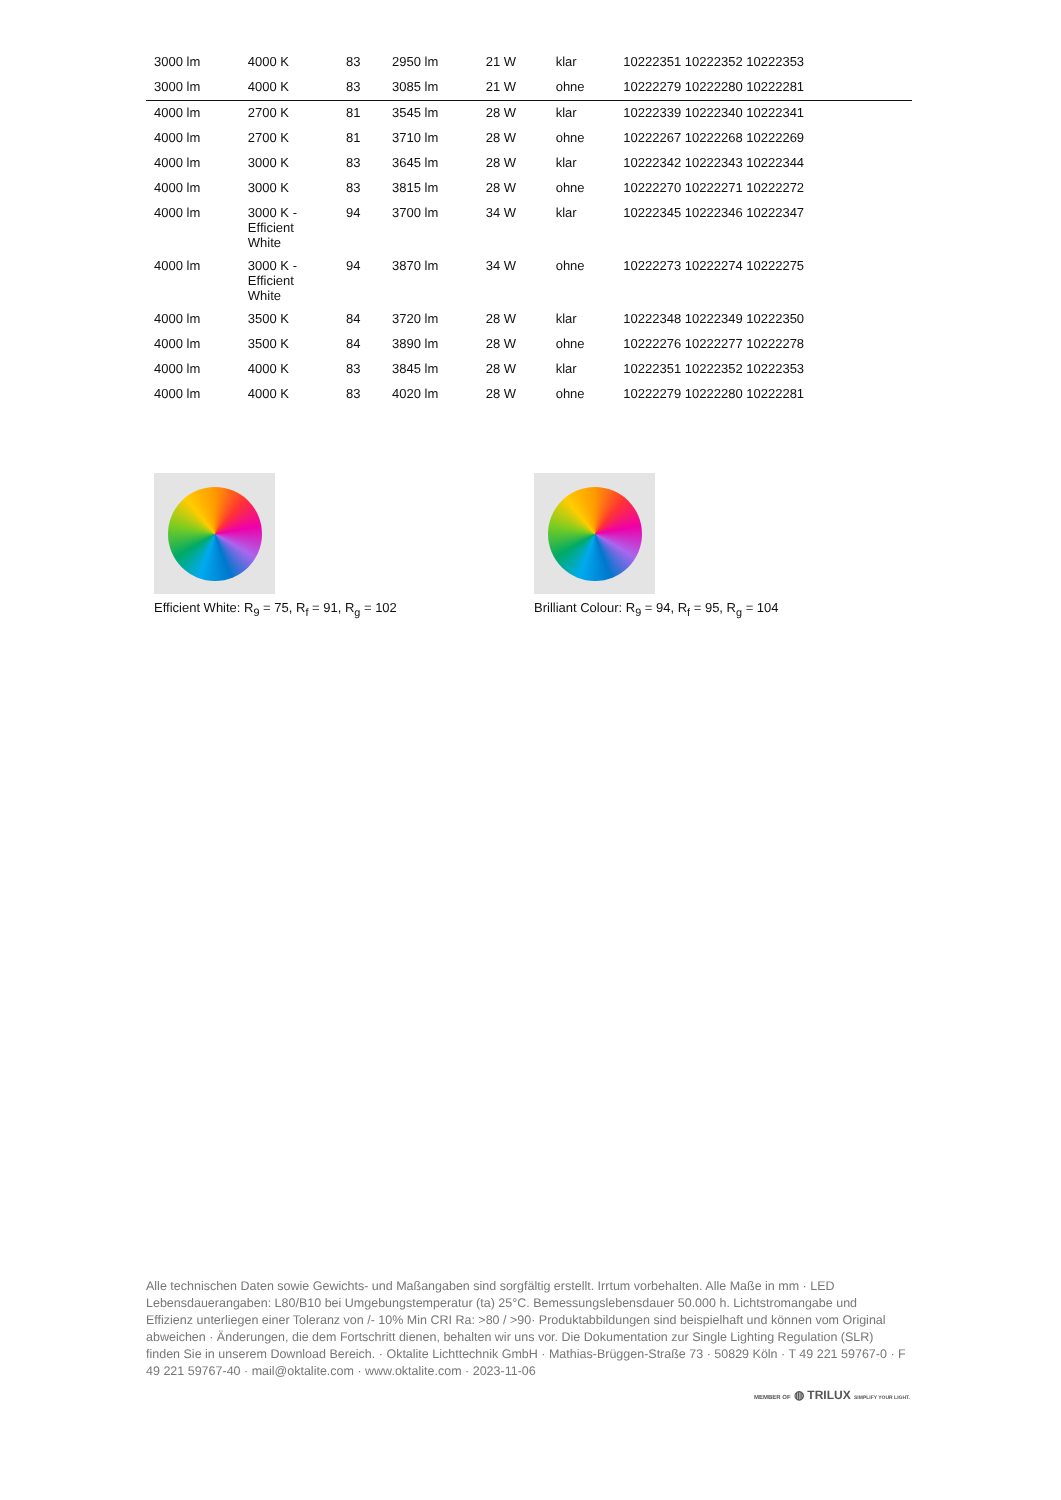| 3000 lm | 4000 K | 83 | 2950 lm | 21 W | klar | 10222351 10222352 10222353 |
| 3000 lm | 4000 K | 83 | 3085 lm | 21 W | ohne | 10222279 10222280 10222281 |
| 4000 lm | 2700 K | 81 | 3545 lm | 28 W | klar | 10222339 10222340 10222341 |
| 4000 lm | 2700 K | 81 | 3710 lm | 28 W | ohne | 10222267 10222268 10222269 |
| 4000 lm | 3000 K | 83 | 3645 lm | 28 W | klar | 10222342 10222343 10222344 |
| 4000 lm | 3000 K | 83 | 3815 lm | 28 W | ohne | 10222270 10222271 10222272 |
| 4000 lm | 3000 K - Efficient White | 94 | 3700 lm | 34 W | klar | 10222345 10222346 10222347 |
| 4000 lm | 3000 K - Efficient White | 94 | 3870 lm | 34 W | ohne | 10222273 10222274 10222275 |
| 4000 lm | 3500 K | 84 | 3720 lm | 28 W | klar | 10222348 10222349 10222350 |
| 4000 lm | 3500 K | 84 | 3890 lm | 28 W | ohne | 10222276 10222277 10222278 |
| 4000 lm | 4000 K | 83 | 3845 lm | 28 W | klar | 10222351 10222352 10222353 |
| 4000 lm | 4000 K | 83 | 4020 lm | 28 W | ohne | 10222279 10222280 10222281 |
Efficient White: R<sub>9</sub> = 75, R<sub>f</sub> = 91, R<sub>g</sub> = 102 Brilliant Colour: R<sub>9</sub> = 94, R<sub>f</sub> = 95, R<sub>g</sub> = 104
Alle technischen Daten sowie Gewichts- und Maßangaben sind sorgfältig erstellt. Irrtum vorbehalten. Alle Maße in mm · LED Lebensdauerangaben: L80/B10 bei Umgebungstemperatur (ta) 25°C. Bemessungslebensdauer 50.000 h. Lichtstromangabe und Effizienz unterliegen einer Toleranz von /- 10% Min CRI Ra: >80 / >90· Produktabbildungen sind beispielhaft und können vom Original abweichen · Änderungen, die dem Fortschritt dienen, behalten wir uns vor. Die Dokumentation zur Single Lighting Regulation (SLR) finden Sie in unserem Download Bereich. · Oktalite Lichttechnik GmbH · Mathias-Brüggen-Straße 73 · 50829 Köln · T 49 221 59767-0 · F 49 221 59767-40 · mail@oktalite.com · www.oktalite.com · 2023-11-06
MEMBER OF ◍ TRILUX SIMPLIFY YOUR LIGHT.